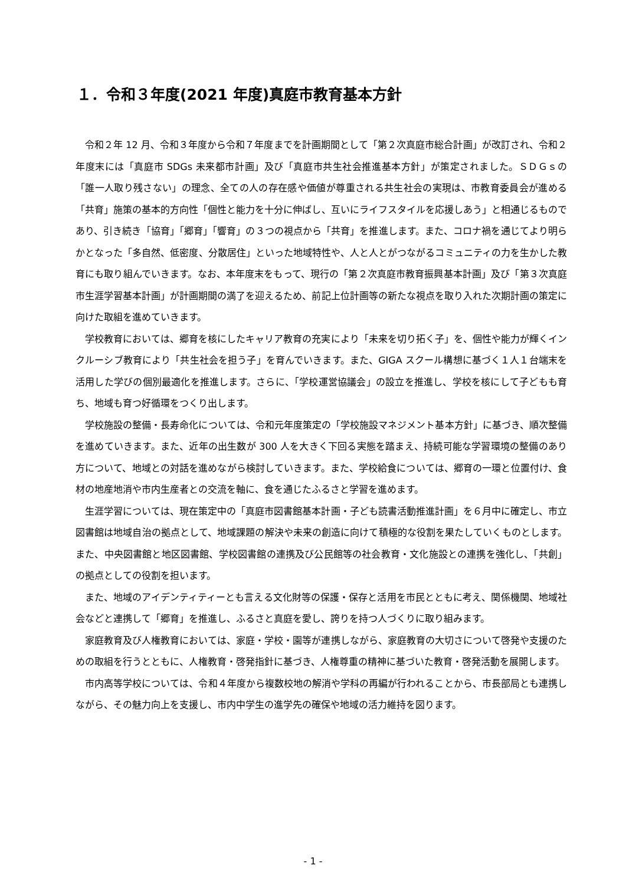１．令和３年度(2021 年度)真庭市教育基本方針
令和２年 12 月、令和３年度から令和７年度までを計画期間として「第２次真庭市総合計画」が改訂され、令和２年度末には「真庭市 SDGs 未来都市計画」及び「真庭市共生社会推進基本方針」が策定されました。ＳＤＧｓの「誰一人取り残さない」の理念、全ての人の存在感や価値が尊重される共生社会の実現は、市教育委員会が進める「共育」施策の基本的方向性「個性と能力を十分に伸ばし、互いにライフスタイルを応援しあう」と相通じるものであり、引き続き「協育」「郷育」「響育」の３つの視点から「共育」を推進します。また、コロナ禍を通じてより明らかとなった「多自然、低密度、分散居住」といった地域特性や、人と人とがつながるコミュニティの力を生かした教育にも取り組んでいきます。なお、本年度末をもって、現行の「第２次真庭市教育振興基本計画」及び「第３次真庭市生涯学習基本計画」が計画期間の満了を迎えるため、前記上位計画等の新たな視点を取り入れた次期計画の策定に向けた取組を進めていきます。
学校教育においては、郷育を核にしたキャリア教育の充実により「未来を切り拓く子」を、個性や能力が輝くインクルーシブ教育により「共生社会を担う子」を育んでいきます。また、GIGA スクール構想に基づく１人１台端末を活用した学びの個別最適化を推進します。さらに、「学校運営協議会」の設立を推進し、学校を核にして子どもも育ち、地域も育つ好循環をつくり出します。
学校施設の整備・長寿命化については、令和元年度策定の「学校施設マネジメント基本方針」に基づき、順次整備を進めていきます。また、近年の出生数が 300 人を大きく下回る実態を踏まえ、持続可能な学習環境の整備のあり方について、地域との対話を進めながら検討していきます。また、学校給食については、郷育の一環と位置付け、食材の地産地消や市内生産者との交流を軸に、食を通じたふるさと学習を進めます。
生涯学習については、現在策定中の「真庭市図書館基本計画・子ども読書活動推進計画」を６月中に確定し、市立図書館は地域自治の拠点として、地域課題の解決や未来の創造に向けて積極的な役割を果たしていくものとします。また、中央図書館と地区図書館、学校図書館の連携及び公民館等の社会教育・文化施設との連携を強化し、「共創」の拠点としての役割を担います。
また、地域のアイデンティティーとも言える文化財等の保護・保存と活用を市民とともに考え、関係機関、地域社会などと連携して「郷育」を推進し、ふるさと真庭を愛し、誇りを持つ人づくりに取り組みます。
家庭教育及び人権教育においては、家庭・学校・園等が連携しながら、家庭教育の大切さについて啓発や支援のための取組を行うとともに、人権教育・啓発指針に基づき、人権尊重の精神に基づいた教育・啓発活動を展開します。
市内高等学校については、令和４年度から複数校地の解消や学科の再編が行われることから、市長部局とも連携しながら、その魅力向上を支援し、市内中学生の進学先の確保や地域の活力維持を図ります。
- 1 -